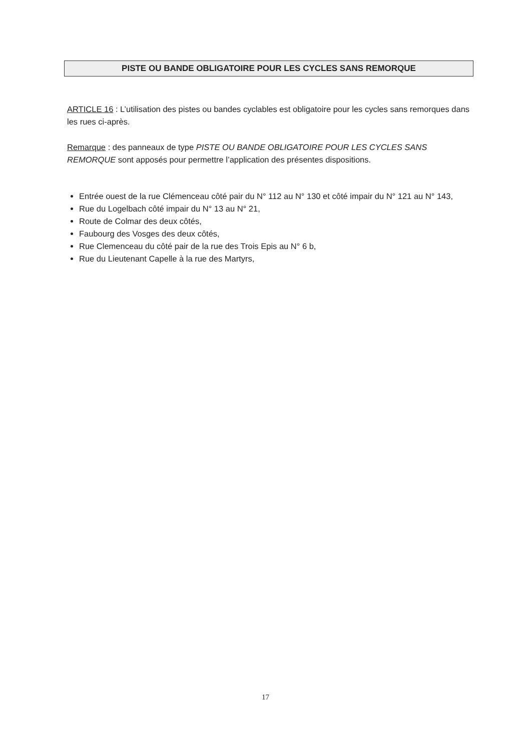PISTE OU BANDE OBLIGATOIRE POUR LES CYCLES SANS REMORQUE
ARTICLE 16 : L’utilisation des pistes ou bandes cyclables est obligatoire pour les cycles sans remorques dans les rues ci-après.
Remarque : des panneaux de type PISTE OU BANDE OBLIGATOIRE POUR LES CYCLES SANS REMORQUE sont apposés pour permettre l’application des présentes dispositions.
Entrée ouest de la rue Clémenceau côté pair du N° 112 au N° 130 et côté impair du N° 121 au N° 143,
Rue du Logelbach côté impair du N° 13 au N° 21,
Route de Colmar des deux côtés,
Faubourg des Vosges des deux côtés,
Rue Clemenceau du côté pair de la rue des Trois Epis au N° 6 b,
Rue du Lieutenant Capelle à la rue des Martyrs,
17